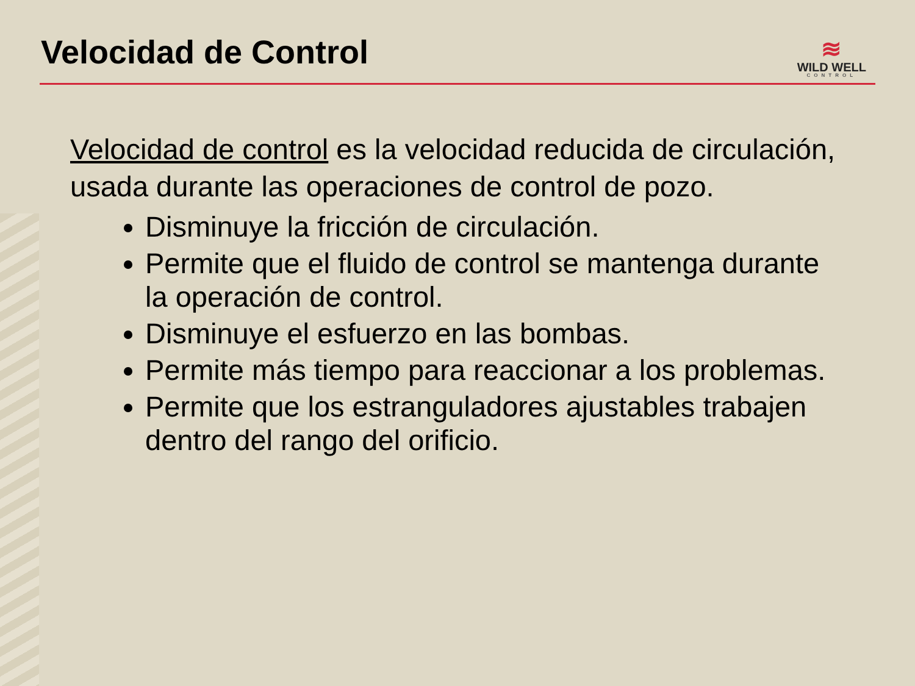Velocidad de Control
≋
WILD WELL
CONTROL
Velocidad de control es la velocidad reducida de circulación, usada durante las operaciones de control de pozo.
Disminuye la fricción de circulación.
Permite que el fluido de control se mantenga durante la operación de control.
Disminuye el esfuerzo en las bombas.
Permite más tiempo para reaccionar a los problemas.
Permite que los estranguladores ajustables trabajen dentro del rango del orificio.